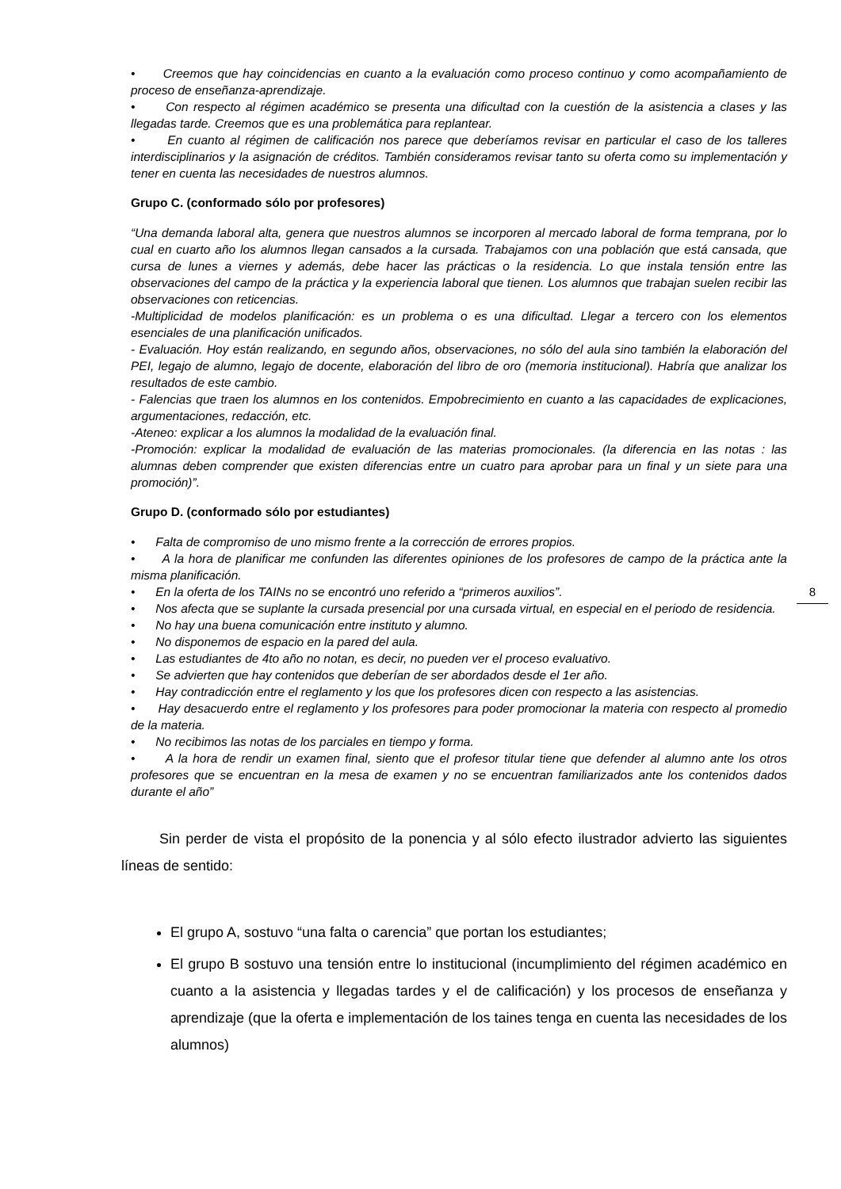• Creemos que hay coincidencias en cuanto a la evaluación como proceso continuo y como acompañamiento de proceso de enseñanza-aprendizaje.
• Con respecto al régimen académico se presenta una dificultad con la cuestión de la asistencia a clases y las llegadas tarde. Creemos que es una problemática para replantear.
• En cuanto al régimen de calificación nos parece que deberíamos revisar en particular el caso de los talleres interdisciplinarios y la asignación de créditos. También consideramos revisar tanto su oferta como su implementación y tener en cuenta las necesidades de nuestros alumnos.
Grupo C. (conformado sólo por profesores)
“Una demanda laboral alta, genera que nuestros alumnos se incorporen al mercado laboral de forma temprana, por lo cual en cuarto año los alumnos llegan cansados a la cursada. Trabajamos con una población que está cansada, que cursa de lunes a viernes y además, debe hacer las prácticas o la residencia. Lo que instala tensión entre las observaciones del campo de la práctica y la experiencia laboral que tienen. Los alumnos que trabajan suelen recibir las observaciones con reticencias.
-Multiplicidad de modelos planificación: es un problema o es una dificultad. Llegar a tercero con los elementos esenciales de una planificación unificados.
- Evaluación. Hoy están realizando, en segundo años, observaciones, no sólo del aula sino también la elaboración del PEI, legajo de alumno, legajo de docente, elaboración del libro de oro (memoria institucional). Habría que analizar los resultados de este cambio.
- Falencias que traen los alumnos en los contenidos. Empobrecimiento en cuanto a las capacidades de explicaciones, argumentaciones, redacción, etc.
-Ateneo: explicar a los alumnos la modalidad de la evaluación final.
-Promoción: explicar la modalidad de evaluación de las materias promocionales. (la diferencia en las notas : las alumnas deben comprender que existen diferencias entre un cuatro para aprobar para un final y un siete para una promoción)”.
Grupo D. (conformado sólo por estudiantes)
• Falta de compromiso de uno mismo frente a la corrección de errores propios.
• A la hora de planificar me confunden las diferentes opiniones de los profesores de campo de la práctica ante la misma planificación.
• En la oferta de los TAINs no se encontró uno referido a “primeros auxilios”.
• Nos afecta que se suplante la cursada presencial por una cursada virtual, en especial en el periodo de residencia.
• No hay una buena comunicación entre instituto y alumno.
• No disponemos de espacio en la pared del aula.
• Las estudiantes de 4to año no notan, es decir, no pueden ver el proceso evaluativo.
• Se advierten que hay contenidos que deberían de ser abordados desde el 1er año.
• Hay contradicción entre el reglamento y los que los profesores dicen con respecto a las asistencias.
• Hay desacuerdo entre el reglamento y los profesores para poder promocionar la materia con respecto al promedio de la materia.
• No recibimos las notas de los parciales en tiempo y forma.
• A la hora de rendir un examen final, siento que el profesor titular tiene que defender al alumno ante los otros profesores que se encuentran en la mesa de examen y no se encuentran familiarizados ante los contenidos dados durante el año”
Sin perder de vista el propósito de la ponencia y al sólo efecto ilustrador advierto las siguientes líneas de sentido:
El grupo A, sostuvo “una falta o carencia” que portan los estudiantes;
El grupo B sostuvo una tensión entre lo institucional (incumplimiento del régimen académico en cuanto a la asistencia y llegadas tardes y el de calificación) y los procesos de enseñanza y aprendizaje (que la oferta e implementación de los taines tenga en cuenta las necesidades de los alumnos)
8